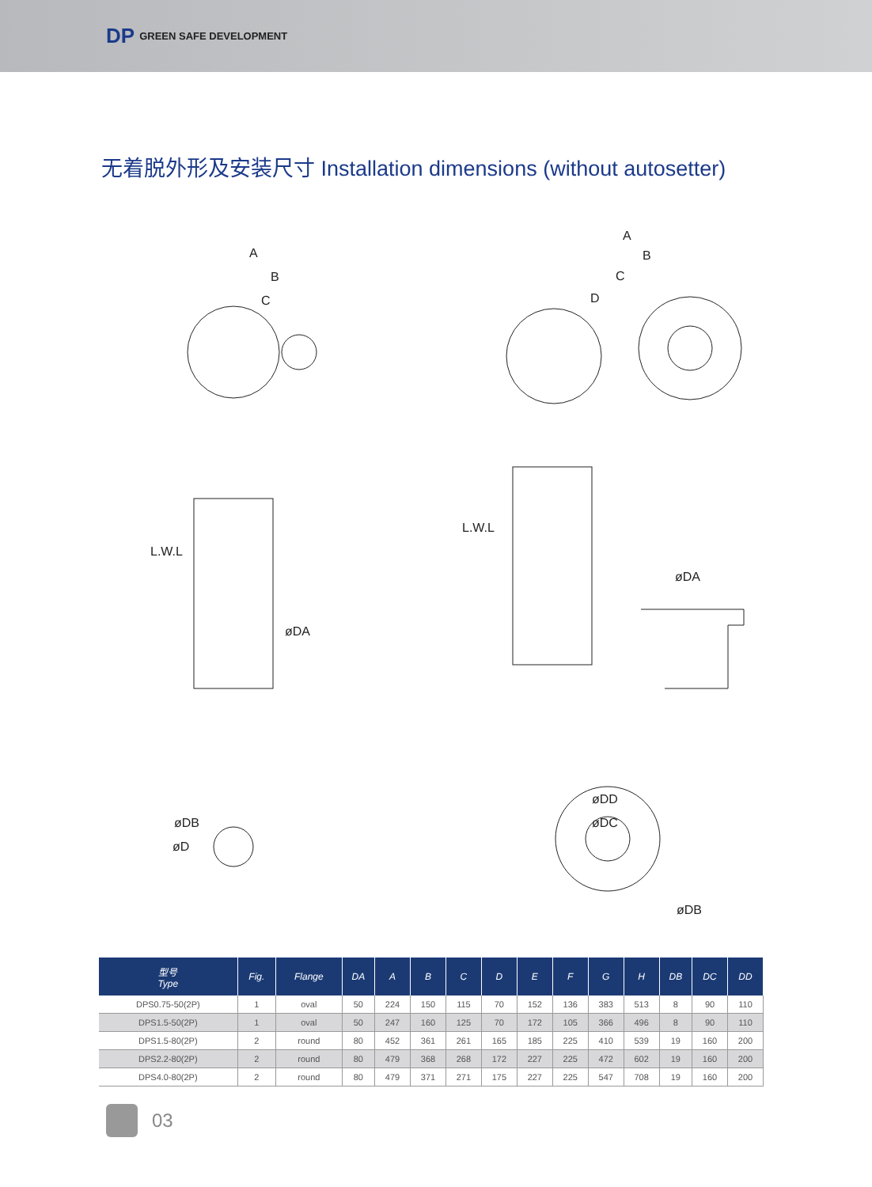DP GREEN SAFE DEVELOPMENT
无着脱外形及安装尺寸 Installation dimensions (without autosetter)
A
B
C
A
B
C
D
L.W.L
L.W.L
øDA
øDA
øDB
øD
øDD
øDC
øDB
| 型号 Type | Fig. | Flange | DA | A | B | C | D | E | F | G | H | DB | DC | DD |
| --- | --- | --- | --- | --- | --- | --- | --- | --- | --- | --- | --- | --- | --- | --- |
| DPS0.75-50(2P) | 1 | oval | 50 | 224 | 150 | 115 | 70 | 152 | 136 | 383 | 513 | 8 | 90 | 110 |
| DPS1.5-50(2P) | 1 | oval | 50 | 247 | 160 | 125 | 70 | 172 | 105 | 366 | 496 | 8 | 90 | 110 |
| DPS1.5-80(2P) | 2 | round | 80 | 452 | 361 | 261 | 165 | 185 | 225 | 410 | 539 | 19 | 160 | 200 |
| DPS2.2-80(2P) | 2 | round | 80 | 479 | 368 | 268 | 172 | 227 | 225 | 472 | 602 | 19 | 160 | 200 |
| DPS4.0-80(2P) | 2 | round | 80 | 479 | 371 | 271 | 175 | 227 | 225 | 547 | 708 | 19 | 160 | 200 |
03